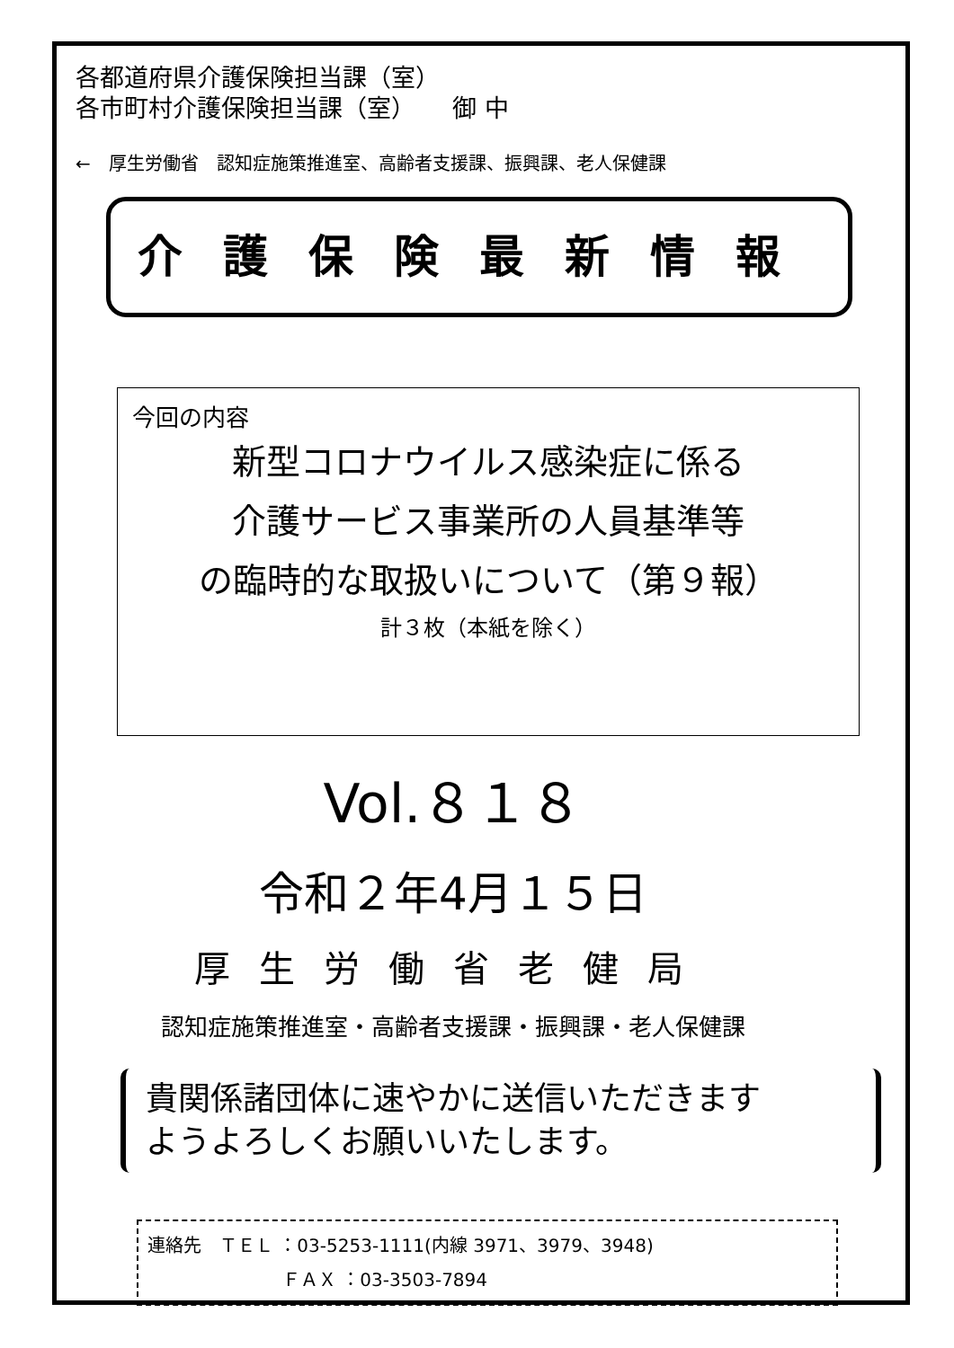各都道府県介護保険担当課（室）
各市町村介護保険担当課（室）　　御 中
←　厚生労働省　認知症施策推進室、高齢者支援課、振興課、老人保健課
介護保険最新情報
今回の内容
新型コロナウイルス感染症に係る
介護サービス事業所の人員基準等
の臨時的な取扱いについて（第９報）
計３枚（本紙を除く）
Vol.８１８
令和２年4月１５日
厚生労働省老健局
認知症施策推進室・高齢者支援課・振興課・老人保健課
貴関係諸団体に速やかに送信いただきます
ようよろしくお願いいたします。
連絡先　ＴＥＬ ：03-5253-1111(内線 3971、3979、3948)
ＦＡＸ ：03-3503-7894